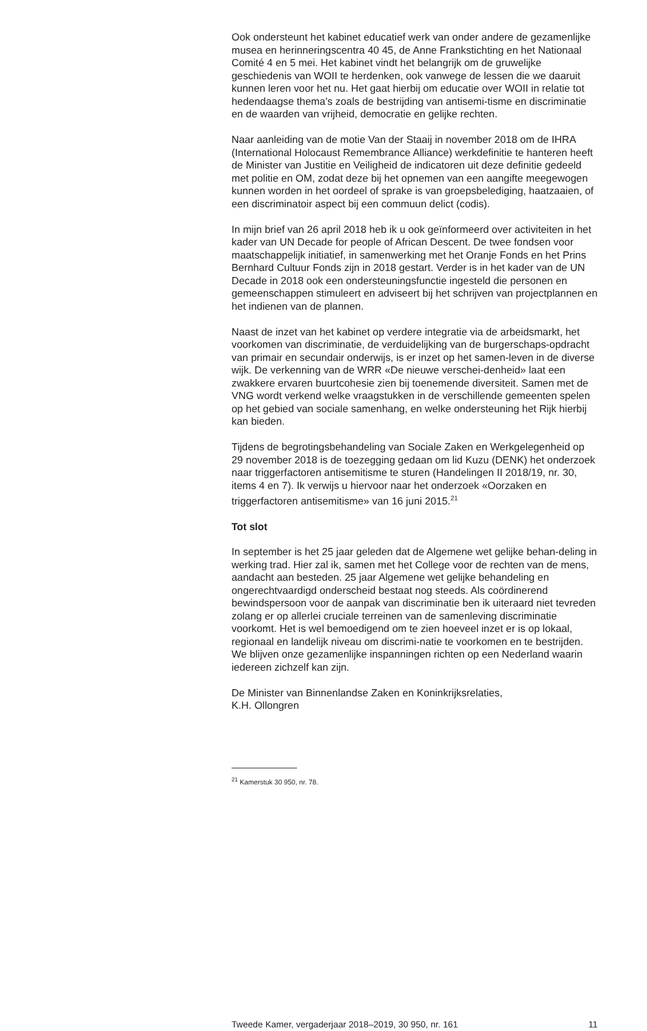Ook ondersteunt het kabinet educatief werk van onder andere de gezamenlijke musea en herinneringscentra 40 45, de Anne Frankstichting en het Nationaal Comité 4 en 5 mei. Het kabinet vindt het belangrijk om de gruwelijke geschiedenis van WOII te herdenken, ook vanwege de lessen die we daaruit kunnen leren voor het nu. Het gaat hierbij om educatie over WOII in relatie tot hedendaagse thema’s zoals de bestrijding van antisemi-tisme en discriminatie en de waarden van vrijheid, democratie en gelijke rechten.
Naar aanleiding van de motie Van der Staaij in november 2018 om de IHRA (International Holocaust Remembrance Alliance) werkdefinitie te hanteren heeft de Minister van Justitie en Veiligheid de indicatoren uit deze definitie gedeeld met politie en OM, zodat deze bij het opnemen van een aangifte meegewogen kunnen worden in het oordeel of sprake is van groepsbelediging, haatzaaien, of een discriminatoir aspect bij een commuun delict (codis).
In mijn brief van 26 april 2018 heb ik u ook geïnformeerd over activiteiten in het kader van UN Decade for people of African Descent. De twee fondsen voor maatschappelijk initiatief, in samenwerking met het Oranje Fonds en het Prins Bernhard Cultuur Fonds zijn in 2018 gestart. Verder is in het kader van de UN Decade in 2018 ook een ondersteuningsfunctie ingesteld die personen en gemeenschappen stimuleert en adviseert bij het schrijven van projectplannen en het indienen van de plannen.
Naast de inzet van het kabinet op verdere integratie via de arbeidsmarkt, het voorkomen van discriminatie, de verduidelijking van de burgerschaps-opdracht van primair en secundair onderwijs, is er inzet op het samen-leven in de diverse wijk. De verkenning van de WRR «De nieuwe verschei-denheid» laat een zwakkere ervaren buurtcohesie zien bij toenemende diversiteit. Samen met de VNG wordt verkend welke vraagstukken in de verschillende gemeenten spelen op het gebied van sociale samenhang, en welke ondersteuning het Rijk hierbij kan bieden.
Tijdens de begrotingsbehandeling van Sociale Zaken en Werkgelegenheid op 29 november 2018 is de toezegging gedaan om lid Kuzu (DENK) het onderzoek naar triggerfactoren antisemitisme te sturen (Handelingen II 2018/19, nr. 30, items 4 en 7). Ik verwijs u hiervoor naar het onderzoek «Oorzaken en triggerfactoren antisemitisme» van 16 juni 2015.<sup>21</sup>
Tot slot
In september is het 25 jaar geleden dat de Algemene wet gelijke behan-deling in werking trad. Hier zal ik, samen met het College voor de rechten van de mens, aandacht aan besteden. 25 jaar Algemene wet gelijke behandeling en ongerechtvaardigd onderscheid bestaat nog steeds. Als coördinerend bewindspersoon voor de aanpak van discriminatie ben ik uiteraard niet tevreden zolang er op allerlei cruciale terreinen van de samenleving discriminatie voorkomt. Het is wel bemoedigend om te zien hoeveel inzet er is op lokaal, regionaal en landelijk niveau om discrimi-natie te voorkomen en te bestrijden. We blijven onze gezamenlijke inspanningen richten op een Nederland waarin iedereen zichzelf kan zijn.
De Minister van Binnenlandse Zaken en Koninkrijksrelaties,
K.H. Ollongren
<sup>21</sup> Kamerstuk 30 950, nr. 78.
Tweede Kamer, vergaderjaar 2018–2019, 30 950, nr. 161 11